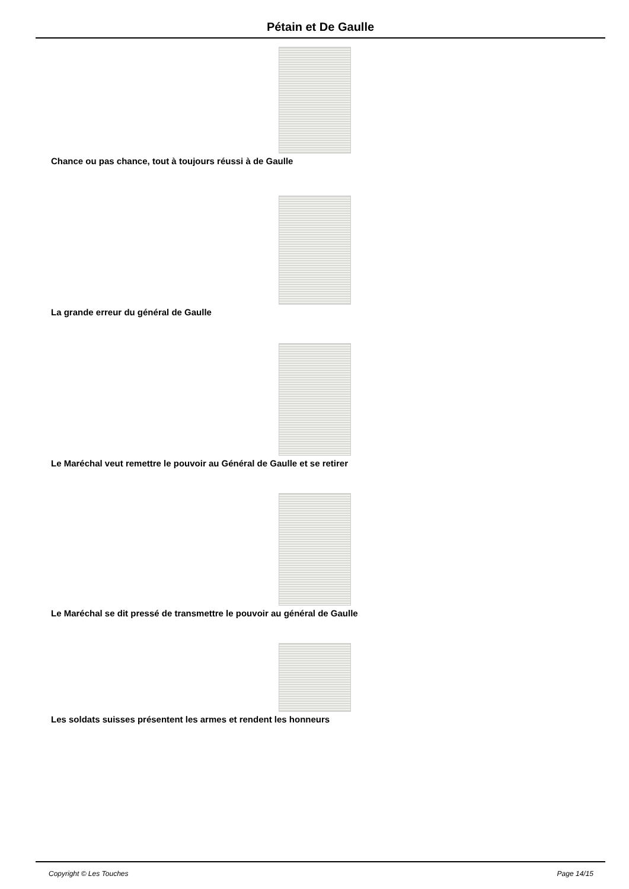Pétain et De Gaulle
Chance ou pas chance, tout à toujours réussi à de Gaulle
La grande erreur du général de Gaulle
Le Maréchal veut remettre le pouvoir au Général de Gaulle et se retirer
Le Maréchal se dit pressé de transmettre le pouvoir au général de Gaulle
Les soldats suisses présentent les armes et rendent les honneurs
Copyright © Les Touches Page 14/15